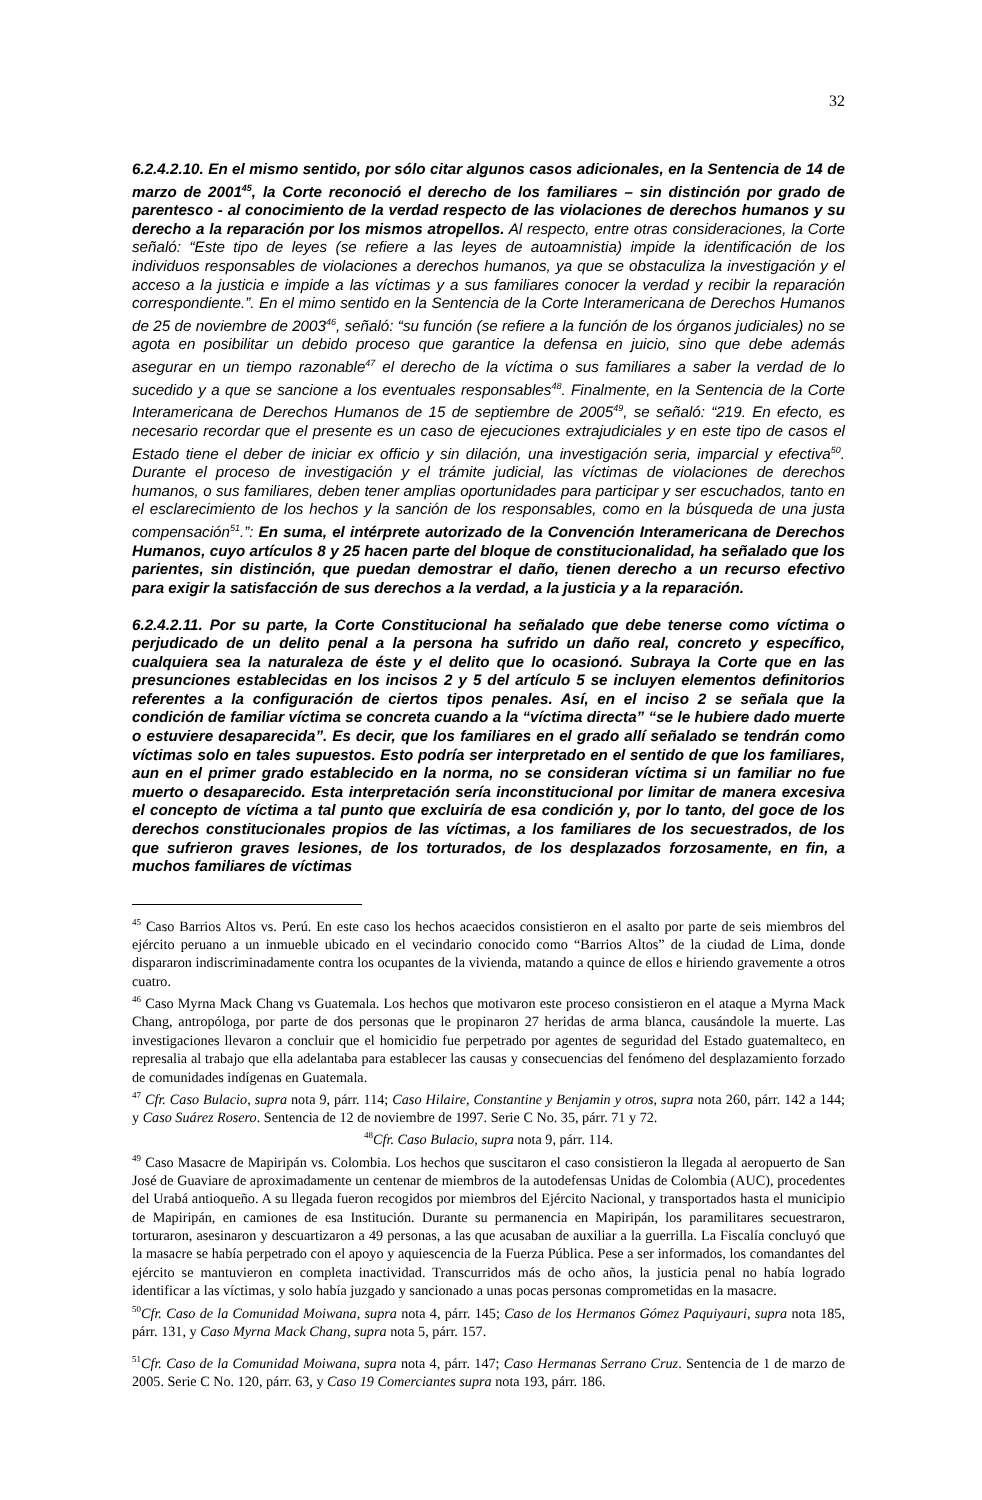32
6.2.4.2.10. En el mismo sentido, por sólo citar algunos casos adicionales, en la Sentencia de 14 de marzo de 2001<sup>45</sup>, la Corte reconoció el derecho de los familiares – sin distinción por grado de parentesco - al conocimiento de la verdad respecto de las violaciones de derechos humanos y su derecho a la reparación por los mismos atropellos. Al respecto, entre otras consideraciones, la Corte señaló: “Este tipo de leyes (se refiere a las leyes de autoamnistia) impide la identificación de los individuos responsables de violaciones a derechos humanos, ya que se obstaculiza la investigación y el acceso a la justicia e impide a las víctimas y a sus familiares conocer la verdad y recibir la reparación correspondiente.”. En el mimo sentido en la Sentencia de la Corte Interamericana de Derechos Humanos de 25 de noviembre de 2003<sup>46</sup>, señaló: “su función (se refiere a la función de los órganos judiciales) no se agota en posibilitar un debido proceso que garantice la defensa en juicio, sino que debe además asegurar en un tiempo razonable<sup>47</sup> el derecho de la víctima o sus familiares a saber la verdad de lo sucedido y a que se sancione a los eventuales responsables<sup>48</sup>. Finalmente, en la Sentencia de la Corte Interamericana de Derechos Humanos de 15 de septiembre de 2005<sup>49</sup>, se señaló: “219. En efecto, es necesario recordar que el presente es un caso de ejecuciones extrajudiciales y en este tipo de casos el Estado tiene el deber de iniciar ex officio y sin dilación, una investigación seria, imparcial y efectiva<sup>50</sup>. Durante el proceso de investigación y el trámite judicial, las víctimas de violaciones de derechos humanos, o sus familiares, deben tener amplias oportunidades para participar y ser escuchados, tanto en el esclarecimiento de los hechos y la sanción de los responsables, como en la búsqueda de una justa compensación<sup>51</sup>.”: En suma, el intérprete autorizado de la Convención Interamericana de Derechos Humanos, cuyo artículos 8 y 25 hacen parte del bloque de constitucionalidad, ha señalado que los parientes, sin distinción, que puedan demostrar el daño, tienen derecho a un recurso efectivo para exigir la satisfacción de sus derechos a la verdad, a la justicia y a la reparación.
6.2.4.2.11. Por su parte, la Corte Constitucional ha señalado que debe tenerse como víctima o perjudicado de un delito penal a la persona ha sufrido un daño real, concreto y específico, cualquiera sea la naturaleza de éste y el delito que lo ocasionó. Subraya la Corte que en las presunciones establecidas en los incisos 2 y 5 del artículo 5 se incluyen elementos definitorios referentes a la configuración de ciertos tipos penales. Así, en el inciso 2 se señala que la condición de familiar víctima se concreta cuando a la “víctima directa” “se le hubiere dado muerte o estuviere desaparecida”. Es decir, que los familiares en el grado allí señalado se tendrán como víctimas solo en tales supuestos. Esto podría ser interpretado en el sentido de que los familiares, aun en el primer grado establecido en la norma, no se consideran víctima si un familiar no fue muerto o desaparecido. Esta interpretación sería inconstitucional por limitar de manera excesiva el concepto de víctima a tal punto que excluiría de esa condición y, por lo tanto, del goce de los derechos constitucionales propios de las víctimas, a los familiares de los secuestrados, de los que sufrieron graves lesiones, de los torturados, de los desplazados forzosamente, en fin, a muchos familiares de víctimas
<sup>45</sup> Caso Barrios Altos vs. Perú. En este caso los hechos acaecidos consistieron en el asalto por parte de seis miembros del ejército peruano a un inmueble ubicado en el vecindario conocido como “Barrios Altos” de la ciudad de Lima, donde dispararon indiscriminadamente contra los ocupantes de la vivienda, matando a quince de ellos e hiriendo gravemente a otros cuatro.
<sup>46</sup> Caso Myrna Mack Chang vs Guatemala. Los hechos que motivaron este proceso consistieron en el ataque a Myrna Mack Chang, antropóloga, por parte de dos personas que le propinaron 27 heridas de arma blanca, causándole la muerte. Las investigaciones llevaron a concluir que el homicidio fue perpetrado por agentes de seguridad del Estado guatemalteco, en represalia al trabajo que ella adelantaba para establecer las causas y consecuencias del fenómeno del desplazamiento forzado de comunidades indígenas en Guatemala.
<sup>47</sup> Cfr. Caso Bulacio, supra nota 9, párr. 114; Caso Hilaire, Constantine y Benjamin y otros, supra nota 260, párr. 142 a 144; y Caso Suárez Rosero. Sentencia de 12 de noviembre de 1997. Serie C No. 35, párr. 71 y 72.
<sup>48</sup> Cfr. Caso Bulacio, supra nota 9, párr. 114.
<sup>49</sup> Caso Masacre de Mapiripán vs. Colombia. Los hechos que suscitaron el caso consistieron la llegada al aeropuerto de San José de Guaviare de aproximadamente un centenar de miembros de la autodefensas Unidas de Colombia (AUC), procedentes del Urabá antioqueño. A su llegada fueron recogidos por miembros del Ejército Nacional, y transportados hasta el municipio de Mapiripán, en camiones de esa Institución. Durante su permanencia en Mapiripán, los paramilitares secuestraron, torturaron, asesinaron y descuartizaron a 49 personas, a las que acusaban de auxiliar a la guerrilla. La Fiscalía concluyó que la masacre se había perpetrado con el apoyo y aquiescencia de la Fuerza Pública. Pese a ser informados, los comandantes del ejército se mantuvieron en completa inactividad. Transcurridos más de ocho años, la justicia penal no había logrado identificar a las víctimas, y solo había juzgado y sancionado a unas pocas personas comprometidas en la masacre.
<sup>50</sup> Cfr. Caso de la Comunidad Moiwana, supra nota 4, párr. 145; Caso de los Hermanos Gómez Paquiyauri, supra nota 185, párr. 131, y Caso Myrna Mack Chang, supra nota 5, párr. 157.
<sup>51</sup> Cfr. Caso de la Comunidad Moiwana, supra nota 4, párr. 147; Caso Hermanas Serrano Cruz. Sentencia de 1 de marzo de 2005. Serie C No. 120, párr. 63, y Caso 19 Comerciantes supra nota 193, párr. 186.